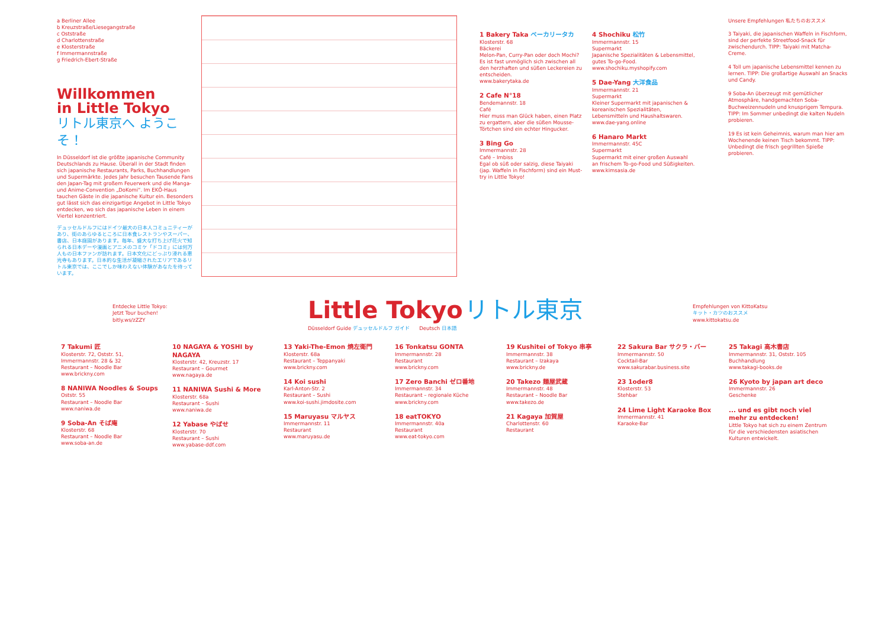a Berliner Allee
b Kreuzstraße/Liesegangstraße
c Oststraße
d Charlottenstraße
e Klosterstraße
f Immermannstraße
g Friedrich-Ebert-Straße
Willkommen
in Little Tokyo
リトル東京へ ようこそ！
In Düsseldorf ist die größte japanische Community Deutschlands zu Hause. Überall in der Stadt finden sich japanische Restaurants, Parks, Buchhandlungen und Supermärkte. Jedes Jahr besuchen Tausende Fans den Japan-Tag mit großem Feuerwerk und die Manga- und Anime-Convention „DoKomi“. Im EKŌ-Haus tauchen Gäste in die japanische Kultur ein. Besonders gut lässt sich das einzigartige Angebot in Little Tokyo entdecken, wo sich das japanische Leben in einem Viertel konzentriert.
デュッセルドルフにはドイツ最大の日本人コミュニティーがあり、街のあらゆるところに日本食レストランやスーパー、書店、日本庭園があります。毎年、盛大な打ち上げ花火で知られる日本デーや漫画とアニメのコミケ「ドコミ」には何万人もの日本ファンが訪れます。日本文化にどっぷり浸れる恵光寺もあります。日本的な生活が凝縮されたエリアであるリトル東京では、ここでしか味わえない体験があなたを待っています。
1 Bakery Taka ベーカリータカ
Klosterstr. 68
Bäckerei
Melon-Pan, Curry-Pan oder doch Mochi? Es ist fast unmöglich sich zwischen all den herzhaften und süßen Leckereien zu entscheiden.
www.bakerytaka.de
2 Cafe N°18
Bendemannstr. 18
Café
Hier muss man Glück haben, einen Platz zu ergattern, aber die süßen Mousse-Törtchen sind ein echter Hingucker.
3 Bing Go
Immermannstr. 28
Café – Imbiss
Egal ob süß oder salzig, diese Taiyaki (jap. Waffeln in Fischform) sind ein Must-try in Little Tokyo!
4 Shochiku 松竹
Immermannstr. 15
Supermarkt
Japanische Spezialitäten & Lebensmittel, gutes To-go-Food.
www.shochiku.myshopify.com
5 Dae-Yang 大洋食品
Immermannstr. 21
Supermarkt
Kleiner Supermarkt mit japanischen & koreanischen Spezialitäten, Lebensmitteln und Haushaltswaren.
www.dae-yang.online
6 Hanaro Markt
Immermannstr. 45C
Supermarkt
Supermarkt mit einer großen Auswahl an frischem To-go-Food und Süßigkeiten.
www.kimsasia.de
Unsere Empfehlungen 私たちのおススメ
3 Taiyaki, die japanischen Waffeln in Fischform, sind der perfekte Streetfood-Snack für zwischendurch. TIPP: Taiyaki mit Matcha-Creme.
4 Toll um japanische Lebensmittel kennen zu lernen. TIPP: Die großartige Auswahl an Snacks und Candy.
9 Soba-An überzeugt mit gemütlicher Atmosphäre, handgemachten Soba-Buchweizennudeln und knusprigem Tempura. TIPP: Im Sommer unbedingt die kalten Nudeln probieren.
19 Es ist kein Geheimnis, warum man hier am Wochenende keinen Tisch bekommt. TIPP: Unbedingt die frisch gegrillten Spieße probieren.
Entdecke Little Tokyo:
Jetzt Tour buchen!
bitly.ws/zZZY
Little Tokyo リトル東京
Düsseldorf Guide デュッセルドルフ ガイド Deutsch 日本語
Empfehlungen von KittoKatsu
キット・カツのおススメ
www.kittokatsu.de
7 Takumi 匠
Klosterstr. 72, Oststr. 51, Immermannstr. 28 & 32
Restaurant – Noodle Bar
www.brickny.com
8 NANIWA Noodles & Soups
Oststr. 55
Restaurant – Noodle Bar
www.naniwa.de
9 Soba-An そば庵
Klosterstr. 68
Restaurant – Noodle Bar
www.soba-an.de
10 NAGAYA & YOSHI by NAGAYA
Klosterstr. 42, Kreuzstr. 17
Restaurant – Gourmet
www.nagaya.de
11 NANIWA Sushi & More
Klosterstr. 68a
Restaurant – Sushi
www.naniwa.de
12 Yabase やばせ
Klosterstr. 70
Restaurant – Sushi
www.yabase-ddf.com
13 Yaki-The-Emon 焼左衛門
Klosterstr. 68a
Restaurant – Teppanyaki
www.brickny.com
14 Koi sushi
Karl-Anton-Str. 2
Restaurant – Sushi
www.koi-sushi.jimdosite.com
15 Maruyasu マルヤス
Immermannstr. 11
Restaurant
www.maruyasu.de
16 Tonkatsu GONTA
Immermannstr. 28
Restaurant
www.brickny.com
17 Zero Banchi ゼロ番地
Immermannstr. 34
Restaurant – regionale Küche
www.brickny.com
18 eatTOKYO
Immermannstr. 40a
Restaurant
www.eat-tokyo.com
19 Kushitei of Tokyo 串亭
Immermannstr. 38
Restaurant – Izakaya
www.brickny.de
20 Takezo 麺屋武蔵
Immermannstr. 48
Restaurant – Noodle Bar
www.takezo.de
21 Kagaya 加賀屋
Charlottenstr. 60
Restaurant
22 Sakura Bar サクラ・バー
Immermannstr. 50
Cocktail-Bar
www.sakurabar.business.site
23 1oder8
Klosterstr. 53
Stehbar
24 Lime Light Karaoke Box
Immermannstr. 41
Karaoke-Bar
25 Takagi 高木書店
Immermannstr. 31, Oststr. 105
Buchhandlung
www.takagi-books.de
26 Kyoto by japan art deco
Immermannstr. 26
Geschenke
... und es gibt noch viel mehr zu entdecken!
Little Tokyo hat sich zu einem Zentrum für die verschiedensten asiatischen Kulturen entwickelt.